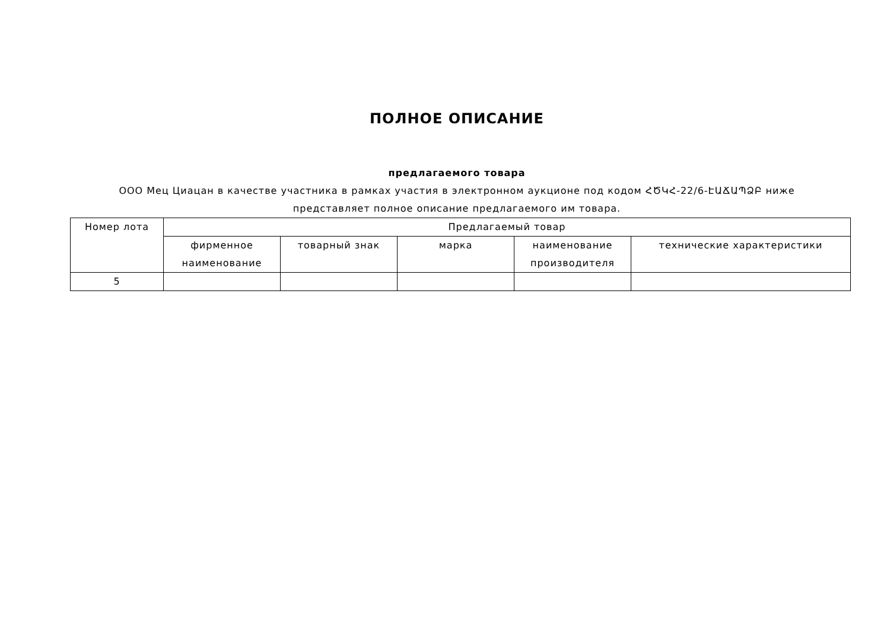ПОЛНОЕ ОПИСАНИЕ
предлагаемого товара
ООО Мец Циацан в качестве участника в рамках участия в электронном аукционе под кодом ՀԾԿՀ-22/6-ԷԱՃԱՊՁԲ ниже представляет полное описание предлагаемого им товара.
| Номер лота | Предлагаемый товар | | | | |
| --- | --- | --- | --- | --- | --- |
| | фирменное наименование | товарный знак | марка | наименование производителя | технические характеристики |
| 5 | | | | | |